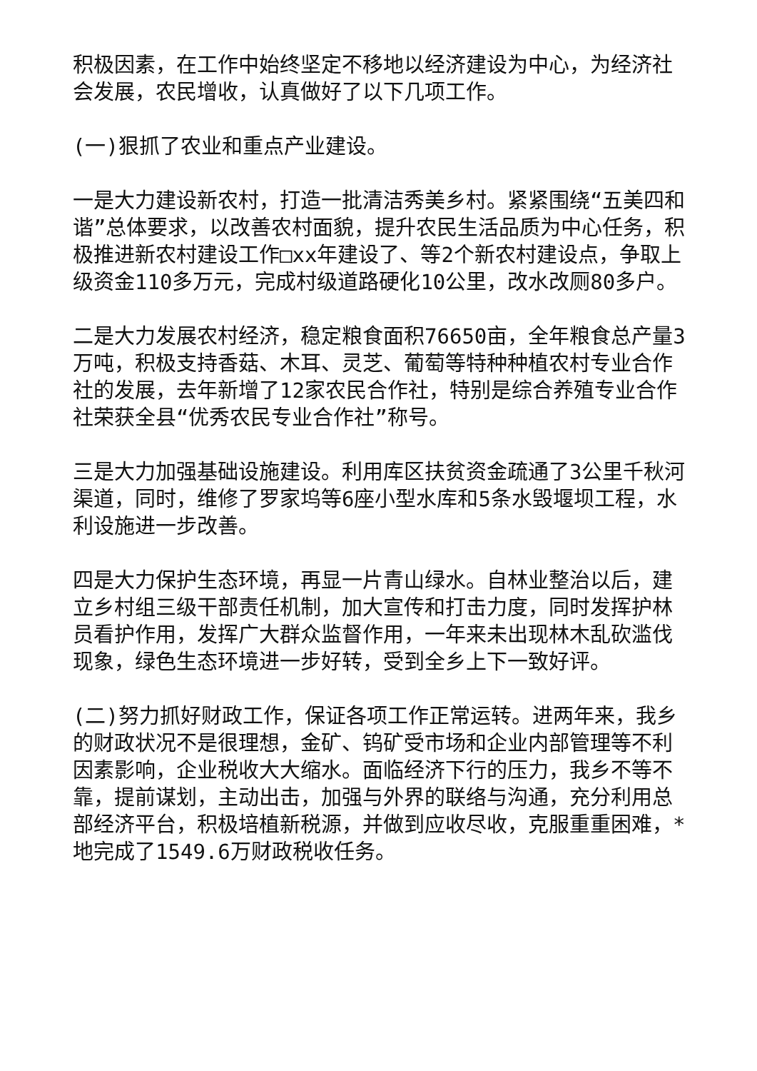积极因素，在工作中始终坚定不移地以经济建设为中心，为经济社会发展，农民增收，认真做好了以下几项工作。
(一)狠抓了农业和重点产业建设。
一是大力建设新农村，打造一批清洁秀美乡村。紧紧围绕“五美四和谐”总体要求，以改善农村面貌，提升农民生活品质为中心任务，积极推进新农村建设工作□xx年建设了、等2个新农村建设点，争取上级资金110多万元，完成村级道路硬化10公里，改水改厕80多户。
二是大力发展农村经济，稳定粮食面积76650亩，全年粮食总产量3万吨，积极支持香菇、木耳、灵芝、葡萄等特种种植农村专业合作社的发展，去年新增了12家农民合作社，特别是综合养殖专业合作社荣获全县“优秀农民专业合作社”称号。
三是大力加强基础设施建设。利用库区扶贫资金疏通了3公里千秋河渠道，同时，维修了罗家坞等6座小型水库和5条水毁堰坝工程，水利设施进一步改善。
四是大力保护生态环境，再显一片青山绿水。自林业整治以后，建立乡村组三级干部责任机制，加大宣传和打击力度，同时发挥护林员看护作用，发挥广大群众监督作用，一年来未出现林木乱砍滥伐现象，绿色生态环境进一步好转，受到全乡上下一致好评。
(二)努力抓好财政工作，保证各项工作正常运转。进两年来，我乡的财政状况不是很理想，金矿、钨矿受市场和企业内部管理等不利因素影响，企业税收大大缩水。面临经济下行的压力，我乡不等不靠，提前谋划，主动出击，加强与外界的联络与沟通，充分利用总部经济平台，积极培植新税源，并做到应收尽收，克服重重困难，*地完成了1549.6万财政税收任务。